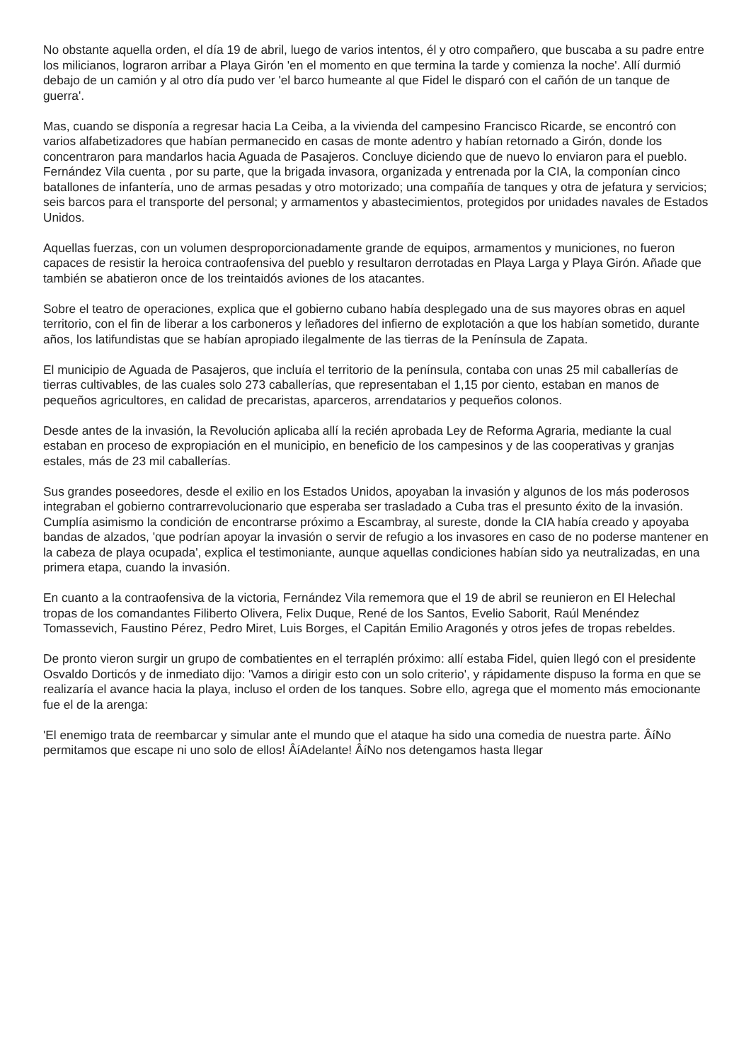No obstante aquella orden, el día 19 de abril, luego de varios intentos, él y otro compañero, que buscaba a su padre entre los milicianos, lograron arribar a Playa Girón 'en el momento en que termina la tarde y comienza la noche'. Allí durmió debajo de un camión y al otro día pudo ver 'el barco humeante al que Fidel le disparó con el cañón de un tanque de guerra'.
Mas, cuando se disponía a regresar hacia La Ceiba, a la vivienda del campesino Francisco Ricarde, se encontró con varios alfabetizadores que habían permanecido en casas de monte adentro y habían retornado a Girón, donde los concentraron para mandarlos hacia Aguada de Pasajeros. Concluye diciendo que de nuevo lo enviaron para el pueblo. Fernández Vila cuenta , por su parte, que la brigada invasora, organizada y entrenada por la CIA, la componían cinco batallones de infantería, uno de armas pesadas y otro motorizado; una compañía de tanques y otra de jefatura y servicios; seis barcos para el transporte del personal; y armamentos y abastecimientos, protegidos por unidades navales de Estados Unidos.
Aquellas fuerzas, con un volumen desproporcionadamente grande de equipos, armamentos y municiones, no fueron capaces de resistir la heroica contraofensiva del pueblo y resultaron derrotadas en Playa Larga y Playa Girón. Añade que también se abatieron once de los treintaidós aviones de los atacantes.
Sobre el teatro de operaciones, explica que el gobierno cubano había desplegado una de sus mayores obras en aquel territorio, con el fin de liberar a los carboneros y leñadores del infierno de explotación a que los habían sometido, durante años, los latifundistas que se habían apropiado ilegalmente de las tierras de la Península de Zapata.
El municipio de Aguada de Pasajeros, que incluía el territorio de la península, contaba con unas 25 mil caballerías de tierras cultivables, de las cuales solo 273 caballerías, que representaban el 1,15 por ciento, estaban en manos de pequeños agricultores, en calidad de precaristas, aparceros, arrendatarios y pequeños colonos.
Desde antes de la invasión, la Revolución aplicaba allí la recién aprobada Ley de Reforma Agraria, mediante la cual estaban en proceso de expropiación en el municipio, en beneficio de los campesinos y de las cooperativas y granjas estales, más de 23 mil caballerías.
Sus grandes poseedores, desde el exilio en los Estados Unidos, apoyaban la invasión y algunos de los más poderosos integraban el gobierno contrarrevolucionario que esperaba ser trasladado a Cuba tras el presunto éxito de la invasión. Cumplía asimismo la condición de encontrarse próximo a Escambray, al sureste, donde la CIA había creado y apoyaba bandas de alzados, 'que podrían apoyar la invasión o servir de refugio a los invasores en caso de no poderse mantener en la cabeza de playa ocupada', explica el testimoniante, aunque aquellas condiciones habían sido ya neutralizadas, en una primera etapa, cuando la invasión.
En cuanto a la contraofensiva de la victoria, Fernández Vila rememora que el 19 de abril se reunieron en El Helechal tropas de los comandantes Filiberto Olivera, Felix Duque, René de los Santos, Evelio Saborit, Raúl Menéndez Tomassevich, Faustino Pérez, Pedro Miret, Luis Borges, el Capitán Emilio Aragonés y otros jefes de tropas rebeldes.
De pronto vieron surgir un grupo de combatientes en el terraplén próximo: allí estaba Fidel, quien llegó con el presidente Osvaldo Dorticós y de inmediato dijo: 'Vamos a dirigir esto con un solo criterio', y rápidamente dispuso la forma en que se realizaría el avance hacia la playa, incluso el orden de los tanques. Sobre ello, agrega que el momento más emocionante fue el de la arenga:
'El enemigo trata de reembarcar y simular ante el mundo que el ataque ha sido una comedia de nuestra parte. ÂíNo permitamos que escape ni uno solo de ellos! ÂíAdelante! ÂíNo nos detengamos hasta llegar